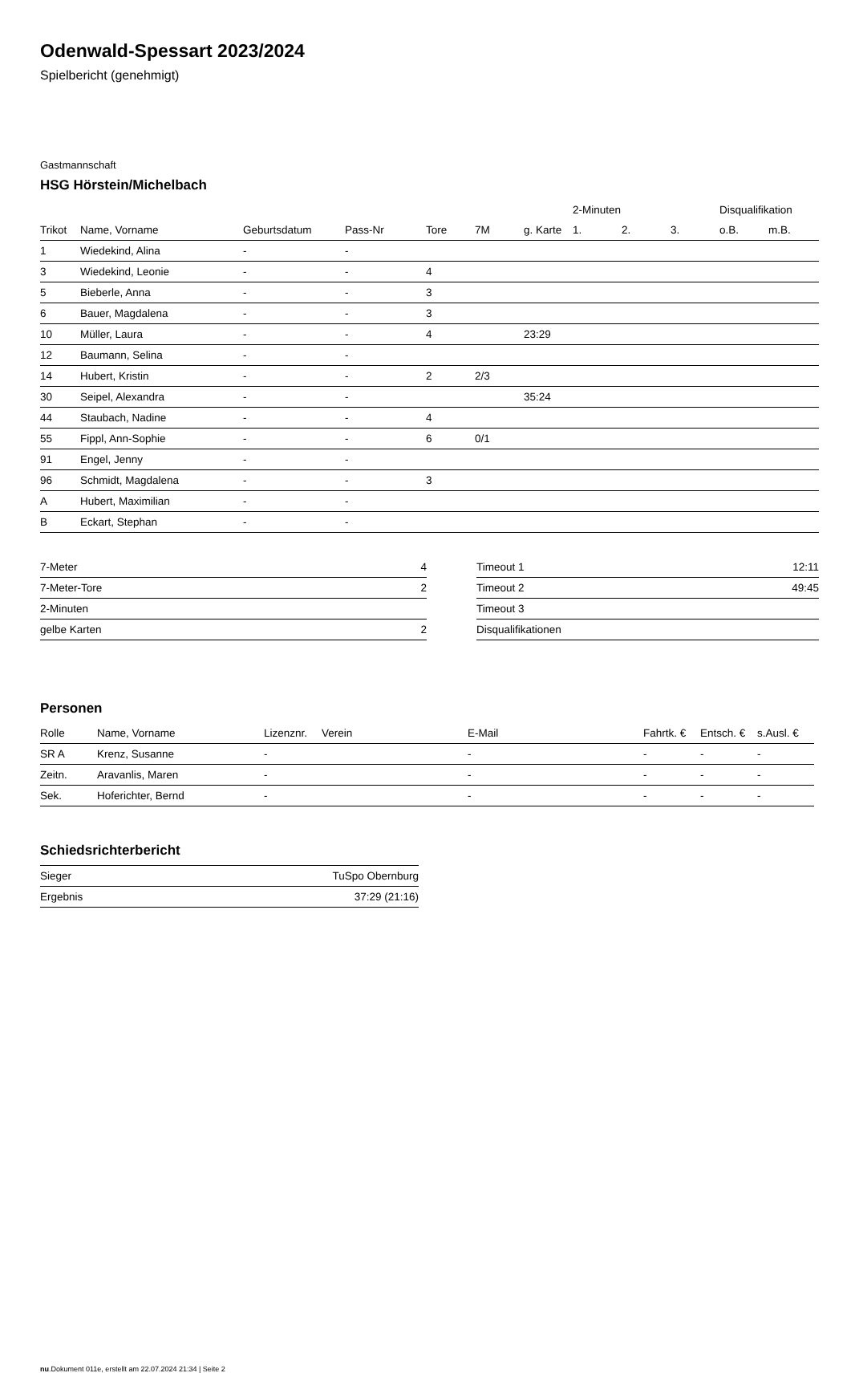Odenwald-Spessart 2023/2024
Spielbericht (genehmigt)
Gastmannschaft
HSG Hörstein/Michelbach
| | | | | | | | 2-Minuten | | | Disqualifikation | |
| --- | --- | --- | --- | --- | --- | --- | --- | --- | --- | --- | --- |
| Trikot | Name, Vorname | Geburtsdatum | Pass-Nr | Tore | 7M | g. Karte | 1. | 2. | 3. | o.B. | m.B. |
| 1 | Wiedekind, Alina | - | - | | | | | | | | |
| 3 | Wiedekind, Leonie | - | - | 4 | | | | | | | |
| 5 | Bieberle, Anna | - | - | 3 | | | | | | | |
| 6 | Bauer, Magdalena | - | - | 3 | | | | | | | |
| 10 | Müller, Laura | - | - | 4 | | 23:29 | | | | | |
| 12 | Baumann, Selina | - | - | | | | | | | | |
| 14 | Hubert, Kristin | - | - | 2 | 2/3 | | | | | | |
| 30 | Seipel, Alexandra | - | - | | | 35:24 | | | | | |
| 44 | Staubach, Nadine | - | - | 4 | | | | | | | |
| 55 | Fippl, Ann-Sophie | - | - | 6 | 0/1 | | | | | | |
| 91 | Engel, Jenny | - | - | | | | | | | | |
| 96 | Schmidt, Magdalena | - | - | 3 | | | | | | | |
| A | Hubert, Maximilian | - | - | | | | | | | | |
| B | Eckart, Stephan | - | - | | | | | | | | |
| 7-Meter | 4 |
| 7-Meter-Tore | 2 |
| 2-Minuten | |
| gelbe Karten | 2 |
| Timeout 1 | 12:11 |
| Timeout 2 | 49:45 |
| Timeout 3 | |
| Disqualifikationen | |
Personen
| Rolle | Name, Vorname | Lizenznr. | Verein | E-Mail | Fahrtk. € | Entsch. € | s.Ausl. € |
| --- | --- | --- | --- | --- | --- | --- | --- |
| SR A | Krenz, Susanne | - | | - | - | - | - |
| Zeitn. | Aravanlis, Maren | - | | - | - | - | - |
| Sek. | Hoferichter, Bernd | - | | - | - | - | - |
Schiedsrichterbericht
| Sieger | TuSpo Obernburg |
| Ergebnis | 37:29 (21:16) |
nu.Dokument 011e, erstellt am 22.07.2024 21:34 | Seite 2